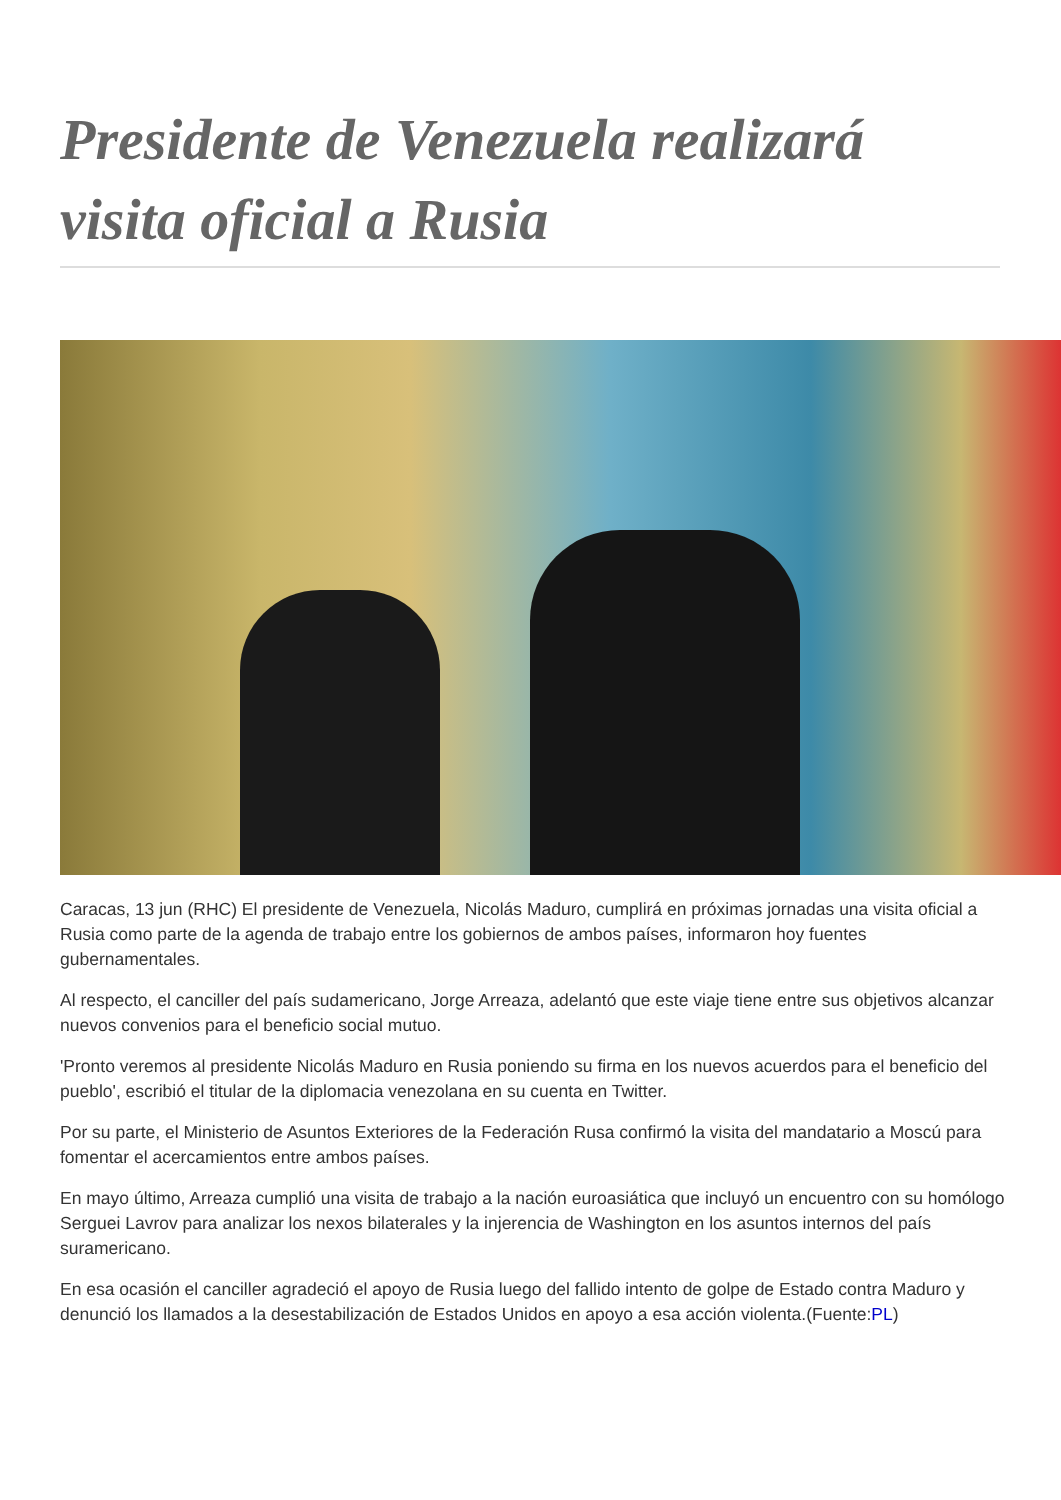Presidente de Venezuela realizará visita oficial a Rusia
Caracas, 13 jun (RHC) El presidente de Venezuela, Nicolás Maduro, cumplirá en próximas jornadas una visita oficial a Rusia como parte de la agenda de trabajo entre los gobiernos de ambos países, informaron hoy fuentes gubernamentales.
Al respecto, el canciller del país sudamericano, Jorge Arreaza, adelantó que este viaje tiene entre sus objetivos alcanzar nuevos convenios para el beneficio social mutuo.
'Pronto veremos al presidente Nicolás Maduro en Rusia poniendo su firma en los nuevos acuerdos para el beneficio del pueblo', escribió el titular de la diplomacia venezolana en su cuenta en Twitter.
Por su parte, el Ministerio de Asuntos Exteriores de la Federación Rusa confirmó la visita del mandatario a Moscú para fomentar el acercamientos entre ambos países.
En mayo último, Arreaza cumplió una visita de trabajo a la nación euroasiática que incluyó un encuentro con su homólogo Serguei Lavrov para analizar los nexos bilaterales y la injerencia de Washington en los asuntos internos del país suramericano.
En esa ocasión el canciller agradeció el apoyo de Rusia luego del fallido intento de golpe de Estado contra Maduro y denunció los llamados a la desestabilización de Estados Unidos en apoyo a esa acción violenta.(Fuente:PL)